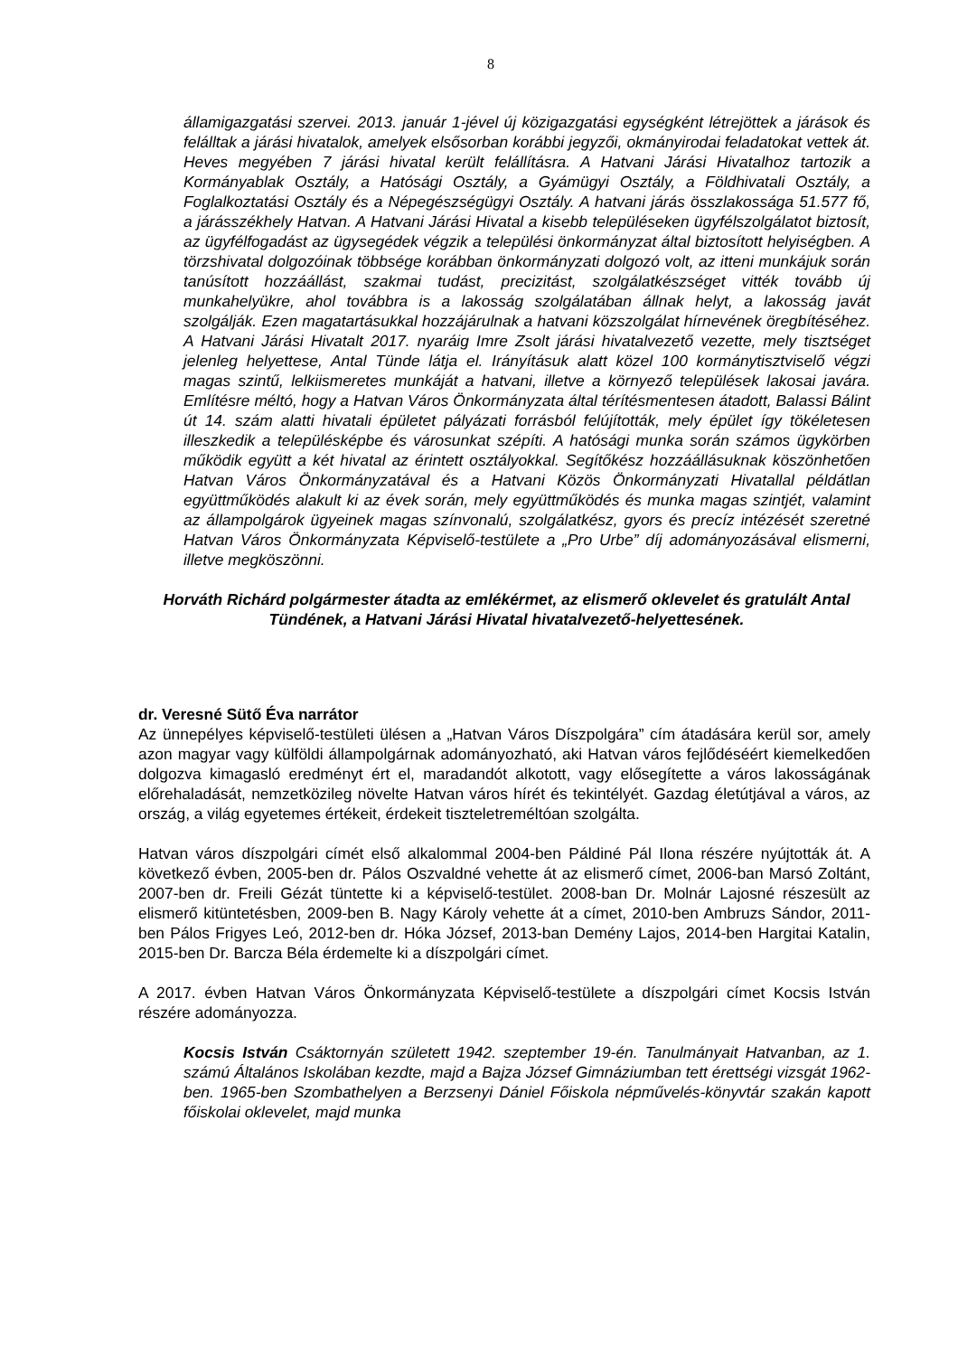8
államigazgatási szervei. 2013. január 1-jével új közigazgatási egységként létrejöttek a járások és felálltak a járási hivatalok, amelyek elsősorban korábbi jegyzői, okmányirodai feladatokat vettek át. Heves megyében 7 járási hivatal került felállításra. A Hatvani Járási Hivatalhoz tartozik a Kormányablak Osztály, a Hatósági Osztály, a Gyámügyi Osztály, a Földhivatali Osztály, a Foglalkoztatási Osztály és a Népegészségügyi Osztály. A hatvani járás összlakossága 51.577 fő, a járásszékhely Hatvan. A Hatvani Járási Hivatal a kisebb településeken ügyfélszolgálatot biztosít, az ügyfélfogadást az ügysegédek végzik a települési önkormányzat által biztosított helyiségben. A törzshivatal dolgozóinak többsége korábban önkormányzati dolgozó volt, az itteni munkájuk során tanúsított hozzáállást, szakmai tudást, precizitást, szolgálatkészséget vitték tovább új munkahelyükre, ahol továbbra is a lakosság szolgálatában állnak helyt, a lakosság javát szolgálják. Ezen magatartásukkal hozzájárulnak a hatvani közszolgálat hírnevének öregbítéséhez. A Hatvani Járási Hivatalt 2017. nyaráig Imre Zsolt járási hivatalvezető vezette, mely tisztséget jelenleg helyettese, Antal Tünde látja el. Irányításuk alatt közel 100 kormánytisztviselő végzi magas szintű, lelkiismeretes munkáját a hatvani, illetve a környező települések lakosai javára. Említésre méltó, hogy a Hatvan Város Önkormányzata által térítésmentesen átadott, Balassi Bálint út 14. szám alatti hivatali épületet pályázati forrásból felújították, mely épület így tökéletesen illeszkedik a településképbe és városunkat szépíti. A hatósági munka során számos ügykörben működik együtt a két hivatal az érintett osztályokkal. Segítőkész hozzáállásuknak köszönhetően Hatvan Város Önkormányzatával és a Hatvani Közös Önkormányzati Hivatallal példátlan együttműködés alakult ki az évek során, mely együttműködés és munka magas szintjét, valamint az állampolgárok ügyeinek magas színvonalú, szolgálatkész, gyors és precíz intézését szeretné Hatvan Város Önkormányzata Képviselő-testülete a „Pro Urbe” díj adományozásával elismerni, illetve megköszönni.
Horváth Richárd polgármester átadta az emlékérmet, az elismerő oklevelet és gratulált Antal Tündének, a Hatvani Járási Hivatal hivatalvezető-helyettesének.
dr. Veresné Sütő Éva narrátor
Az ünnepélyes képviselő-testületi ülésen a „Hatvan Város Díszpolgára” cím átadására kerül sor, amely azon magyar vagy külföldi állampolgárnak adományozható, aki Hatvan város fejlődéséért kiemelkedően dolgozva kimagasló eredményt ért el, maradandót alkotott, vagy elősegítette a város lakosságának előrehaladását, nemzetközileg növelte Hatvan város hírét és tekintélyét. Gazdag életútjával a város, az ország, a világ egyetemes értékeit, érdekeit tiszteletreméltóan szolgálta.
Hatvan város díszpolgári címét első alkalommal 2004-ben Páldiné Pál Ilona részére nyújtották át. A következő évben, 2005-ben dr. Pálos Oszvaldné vehette át az elismerő címet, 2006-ban Marsó Zoltánt, 2007-ben dr. Freili Gézát tüntette ki a képviselő-testület. 2008-ban Dr. Molnár Lajosné részesült az elismerő kitüntetésben, 2009-ben B. Nagy Károly vehette át a címet, 2010-ben Ambruzs Sándor, 2011-ben Pálos Frigyes Leó, 2012-ben dr. Hóka József, 2013-ban Demény Lajos, 2014-ben Hargitai Katalin, 2015-ben Dr. Barcza Béla érdemelte ki a díszpolgári címet.
A 2017. évben Hatvan Város Önkormányzata Képviselő-testülete a díszpolgári címet Kocsis István részére adományozza.
Kocsis István Csáktornyán született 1942. szeptember 19-én. Tanulmányait Hatvanban, az 1. számú Általános Iskolában kezdte, majd a Bajza József Gimnáziumban tett érettségi vizsgát 1962-ben. 1965-ben Szombathelyen a Berzsenyi Dániel Főiskola népművelés-könyvtár szakán kapott főiskolai oklevelet, majd munka